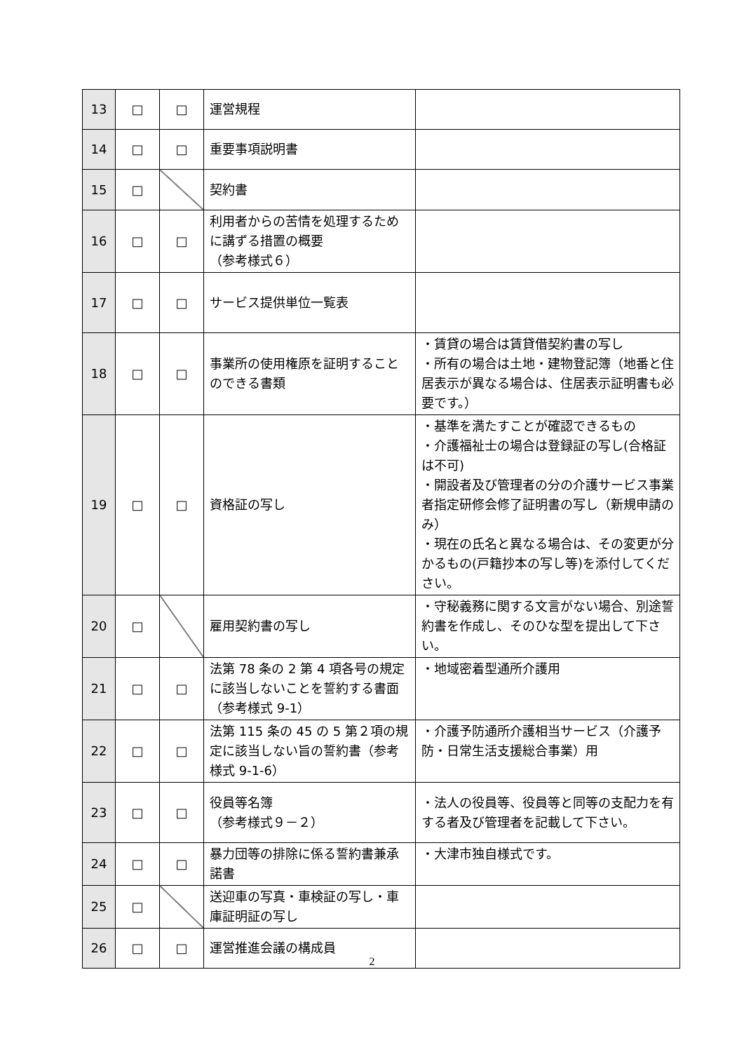| 13 | □ | □ | 運営規程 | |
| 14 | □ | □ | 重要事項説明書 | |
| 15 | □ | | 契約書 | |
| 16 | □ | □ | 利用者からの苦情を処理するために講ずる措置の概要 （参考様式６） | |
| 17 | □ | □ | サービス提供単位一覧表 | |
| 18 | □ | □ | 事業所の使用権原を証明することのできる書類 | ・賃貸の場合は賃貸借契約書の写し ・所有の場合は土地・建物登記簿（地番と住居表示が異なる場合は、住居表示証明書も必要です。） |
| 19 | □ | □ | 資格証の写し | ・基準を満たすことが確認できるもの ・介護福祉士の場合は登録証の写し(合格証は不可) ・開設者及び管理者の分の介護サービス事業者指定研修会修了証明書の写し（新規申請のみ） ・現在の氏名と異なる場合は、その変更が分かるもの(戸籍抄本の写し等)を添付してください。 |
| 20 | □ | | 雇用契約書の写し | ・守秘義務に関する文言がない場合、別途誓約書を作成し、そのひな型を提出して下さい。 |
| 21 | □ | □ | 法第 78 条の 2 第 4 項各号の規定に該当しないことを誓約する書面（参考様式 9-1） | ・地域密着型通所介護用 |
| 22 | □ | □ | 法第 115 条の 45 の 5 第２項の規定に該当しない旨の誓約書（参考様式 9-1-6） | ・介護予防通所介護相当サービス（介護予防・日常生活支援総合事業）用 |
| 23 | □ | □ | 役員等名簿 （参考様式９－２） | ・法人の役員等、役員等と同等の支配力を有する者及び管理者を記載して下さい。 |
| 24 | □ | □ | 暴力団等の排除に係る誓約書兼承諾書 | ・大津市独自様式です。 |
| 25 | □ | | 送迎車の写真・車検証の写し・車庫証明証の写し | |
| 26 | □ | □ | 運営推進会議の構成員 | |
2